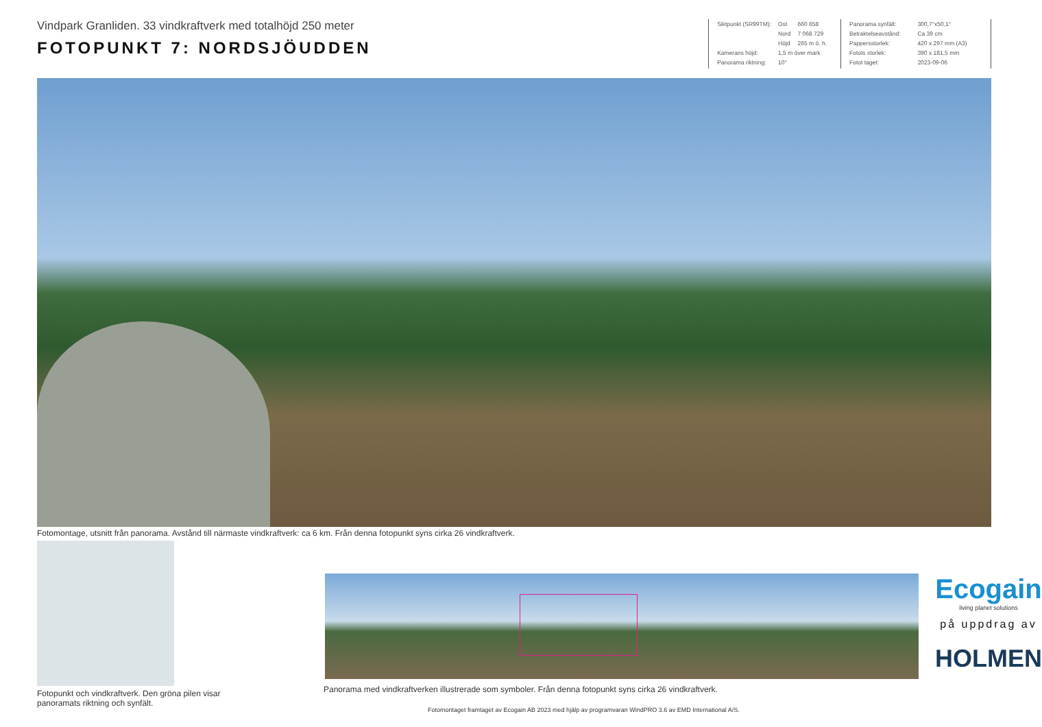Vindpark Granliden. 33 vindkraftverk med totalhöjd 250 meter
FOTOPUNKT 7: NORDSJÖUDDEN
| Siktpunkt (SR99TM): | Ost | 660 658 |
| | Nord | 7 068 729 |
| | Höjd | 265 m ö. h. |
| Kamerans höjd: | 1,5 m över mark | |
| Panorama riktning: | 10° | |
| Panorama synfält: | 300,7°x50,1° |
| Betraktelseavstånd: | Ca 39 cm |
| Pappersstorlek: | 420 x 297 mm (A3) |
| Fotots storlek: | 390 x 181,5 mm |
| Fotot taget: | 2023-09-06 |
Fotomontage, utsnitt från panorama. Avstånd till närmaste vindkraftverk: ca 6 km. Från denna fotopunkt syns cirka 26 vindkraftverk.
Fotopunkt och vindkraftverk. Den gröna pilen visar panoramats riktning och synfält.
Panorama med vindkraftverken illustrerade som symboler. Från denna fotopunkt syns cirka 26 vindkraftverk.
Fotomontaget framtaget av Ecogain AB 2023 med hjälp av programvaran WindPRO 3.6 av EMD International A/S.
Ecogain
living planet solutions
på uppdrag av
HOLMEN